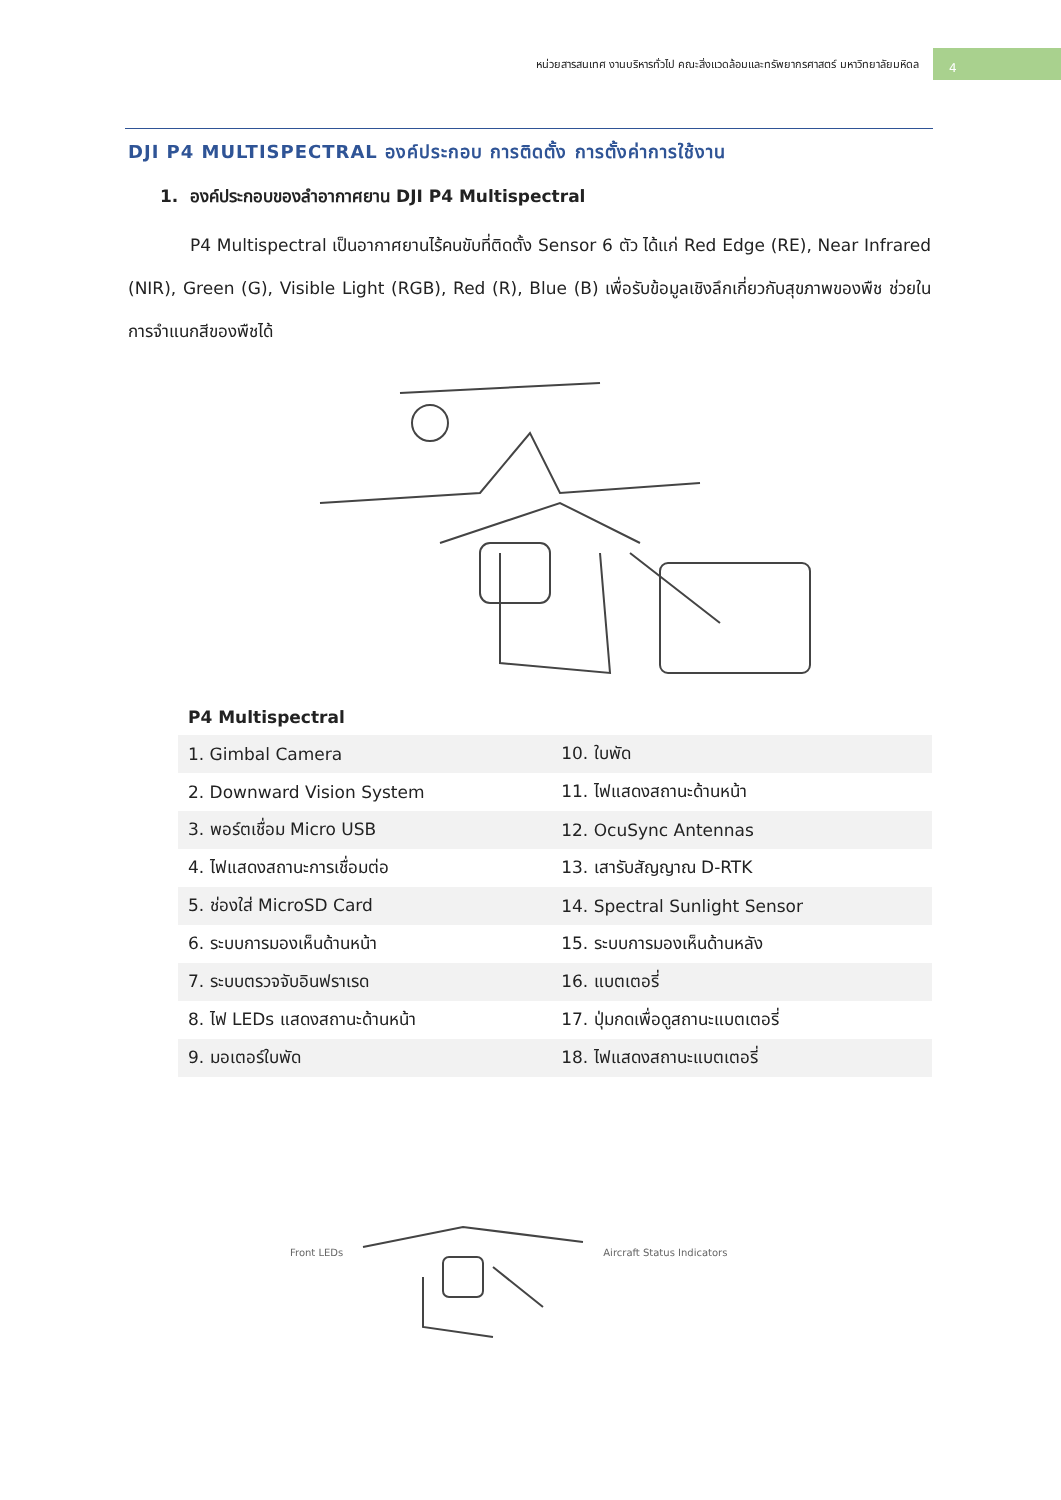หน่วยสารสนเทศ งานบริหารทั่วไป คณะสิ่งแวดล้อมและทรัพยากรศาสตร์ มหาวิทยาลัยมหิดล
4
DJI P4 MULTISPECTRAL องค์ประกอบ การติดตั้ง การตั้งค่าการใช้งาน
1. องค์ประกอบของลำอากาศยาน DJI P4 Multispectral
P4 Multispectral เป็นอากาศยานไร้คนขับที่ติดตั้ง Sensor 6 ตัว ได้แก่ Red Edge (RE), Near Infrared (NIR), Green (G), Visible Light (RGB), Red (R), Blue (B) เพื่อรับข้อมูลเชิงลึกเกี่ยวกับสุขภาพของพืช ช่วยในการจำแนกสีของพืชได้
P4 Multispectral
| 1. Gimbal Camera | 10. ใบพัด |
| 2. Downward Vision System | 11. ไฟแสดงสถานะด้านหน้า |
| 3. พอร์ตเชื่อม Micro USB | 12. OcuSync Antennas |
| 4. ไฟแสดงสถานะการเชื่อมต่อ | 13. เสารับสัญญาณ D-RTK |
| 5. ช่องใส่ MicroSD Card | 14. Spectral Sunlight Sensor |
| 6. ระบบการมองเห็นด้านหน้า | 15. ระบบการมองเห็นด้านหลัง |
| 7. ระบบตรวจจับอินฟราเรด | 16. แบตเตอรี่ |
| 8. ไฟ LEDs แสดงสถานะด้านหน้า | 17. ปุ่มกดเพื่อดูสถานะแบตเตอรี่ |
| 9. มอเตอร์ใบพัด | 18. ไฟแสดงสถานะแบตเตอรี่ |
Front LEDs Aircraft Status Indicators